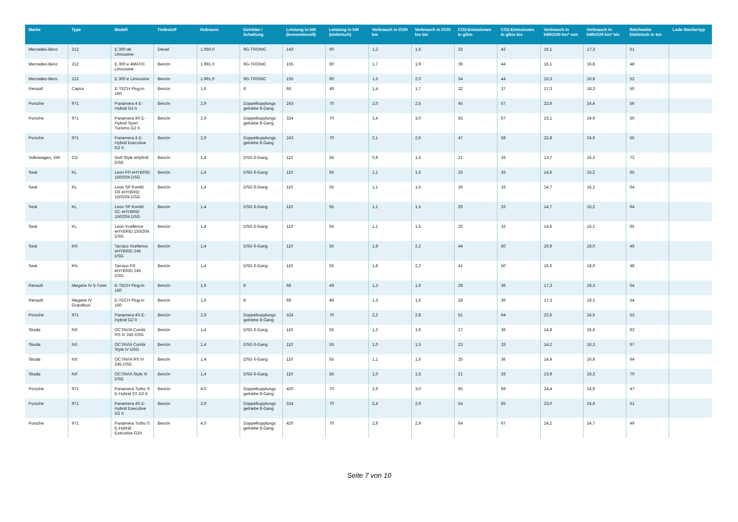| Marke | Type | Modell | Treibstoff | Hubraum | Getriebe / Schaltung | Leistung in kW (konventionell) | Leistung in kW (elektrisch) | Verbrauch in l/100 km | Verbrauch in l/100 km bis | CO2-Emissionen in g/km | CO2-Emissionen in g/km bis | Verbrauch in kWh/100 km* von | Verbrauch in kWh/100 km* bis | Reichweite Elektrisch in km | Lade-Steckertyp |
| --- | --- | --- | --- | --- | --- | --- | --- | --- | --- | --- | --- | --- | --- | --- | --- |
| Mercedes-Benz | 212 | E 300 de Limousine | Diesel | 1.950,0 | 9G-TRONIC | 143 | 60 | 1,2 | 1,6 | 33 | 42 | 16,1 | 17,3 | 51 | |
| Mercedes-Benz | 212 | E 300 e 4MATIC Limousine | Benzin | 1.991,0 | 9G-TRONIC | 155 | 60 | 1,7 | 1,9 | 39 | 44 | 16,1 | 16,8 | 48 | |
| Mercedes-Benz | 212 | E 300 e Limousine | Benzin | 1.991,0 | 9G-TRONIC | 155 | 60 | 1,5 | 2,0 | 34 | 44 | 15,3 | 16,8 | 52 | |
| Renault | Captur | E-TECH Plug-in 160 | Benzin | 1,6 | 8 | 68 | 49 | 1,4 | 1,7 | 32 | 37 | 17,3 | 18,3 | 50 | |
| Porsche | 971 | Panamera 4 E-Hybrid G2 II | Benzin | 2,9 | Doppelkupplungs getriebe 8-Gang | 243 | 70 | 2,0 | 2,5 | 45 | 57 | 22,6 | 24,4 | 56 | |
| Porsche | 971 | Panamera 4S E-Hybrid Sport Turismo G2 II | Benzin | 2,9 | Doppelkupplungs getriebe 8-Gang | 324 | 70 | 2,4 | 3,0 | 55 | 67 | 23,1 | 24,9 | 50 | |
| Porsche | 971 | Panamera 4 E-Hybrid Executive G2 II | Benzin | 2,9 | Doppelkupplungs getriebe 8-Gang | 243 | 70 | 2,1 | 2,6 | 47 | 59 | 22,8 | 24,6 | 55 | |
| Volkswagen, VW | CD | Golf Style eHybrid DSG | Benzin | 1,4 | DSG 6-Gang | 110 | 55 | 0,9 | 1,5 | 21 | 33 | 13,7 | 16,3 | 72 | |
| Seat | KL | Leon FR eHYBRID 150/204 DSG | Benzin | 1,4 | DSG 6-Gang | 110 | 55 | 1,1 | 1,5 | 25 | 33 | 14,6 | 15,2 | 65 | |
| Seat | KL | Leon SP Kombi FR eHYBRID 150/204 DSG | Benzin | 1,4 | DSG 6-Gang | 110 | 55 | 1,1 | 1,5 | 26 | 33 | 14,7 | 15,2 | 64 | |
| Seat | KL | Leon SP Kombi XC eHYBRID 150/204 DSG | Benzin | 1,4 | DSG 6-Gang | 110 | 55 | 1,1 | 1,5 | 26 | 33 | 14,7 | 15,2 | 64 | |
| Seat | KL | Leon Xcellence eHYBRID 150/204 DSG | Benzin | 1,4 | DSG 6-Gang | 110 | 55 | 1,1 | 1,5 | 25 | 33 | 14,6 | 15,2 | 65 | |
| Seat | KN | Tarraco Xcellence eHYBRID 245 DSG | Benzin | 1,4 | DSG 6-Gang | 110 | 55 | 1,9 | 2,2 | 44 | 50 | 16,9 | 18,0 | 46 | |
| Seat | KN | Tarraco FR eHYBRID 245 DSG | Benzin | 1,4 | DSG 6-Gang | 110 | 55 | 1,8 | 2,2 | 41 | 50 | 16,6 | 18,0 | 48 | |
| Renault | Megane IV 5-Türer | E-TECH Plug-in 160 | Benzin | 1,6 | 8 | 68 | 49 | 1,3 | 1,6 | 28 | 36 | 17,3 | 18,3 | 54 | |
| Renault | Megane IV Grandtour | E-TECH Plug-in 160 | Benzin | 1,6 | 8 | 68 | 49 | 1,3 | 1,6 | 28 | 36 | 17,3 | 18,3 | 54 | |
| Porsche | 971 | Panamera 4S E-Hybrid G2 II | Benzin | 2,9 | Doppelkupplungs getriebe 8-Gang | 324 | 70 | 2,2 | 2,8 | 51 | 64 | 22,6 | 24,5 | 53 | |
| Skoda | NX | OCTAVIA Combi RS iV 245 DSG | Benzin | 1,4 | DSG 6-Gang | 110 | 55 | 1,2 | 1,6 | 27 | 36 | 14,8 | 16,6 | 62 | |
| Skoda | NX | OCTAVIA Combi Style iV DSG | Benzin | 1,4 | DSG 6-Gang | 110 | 55 | 1,0 | 1,5 | 23 | 33 | 14,2 | 16,3 | 67 | |
| Skoda | NX | OCTAVIA RS iV 245 DSG | Benzin | 1,4 | DSG 6-Gang | 110 | 55 | 1,1 | 1,6 | 25 | 36 | 14,4 | 16,6 | 64 | |
| Skoda | NX | OCTAVIA Style iV DSG | Benzin | 1,4 | DSG 6-Gang | 110 | 55 | 1,0 | 1,5 | 21 | 33 | 13,9 | 16,3 | 70 | |
| Porsche | 971 | Panamera Turbo S E-Hybrid ST G2 II | Benzin | 4,0 | Doppelkupplungs getriebe 8-Gang | 420 | 70 | 2,9 | 3,0 | 65 | 69 | 24,4 | 24,9 | 47 | |
| Porsche | 971 | Panamera 4S E-Hybrid Executive G2 II | Benzin | 2,9 | Doppelkupplungs getriebe 8-Gang | 324 | 70 | 2,4 | 2,9 | 54 | 65 | 23,0 | 24,6 | 51 | |
| Porsche | 971 | Panamera Turbo S E-Hybrid Executive G2II | Benzin | 4,0 | Doppelkupplungs getriebe 8-Gang | 420 | 70 | 2,8 | 2,9 | 64 | 67 | 24,2 | 24,7 | 49 | |
Seite 7 von 10